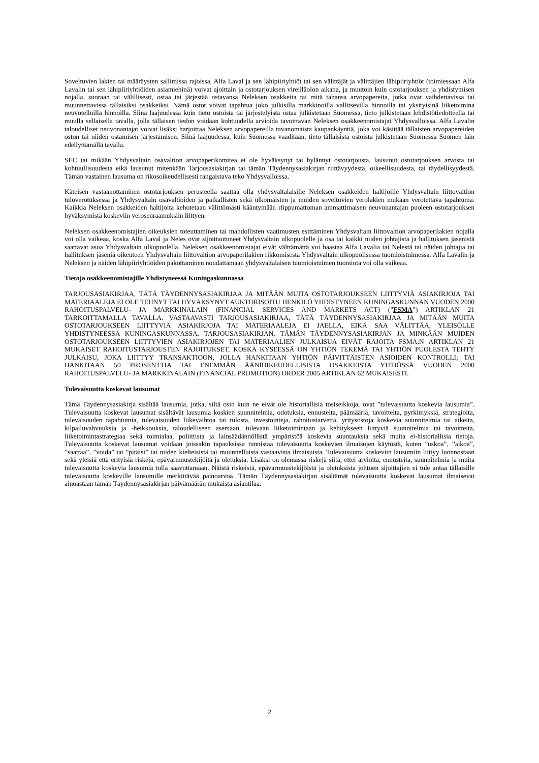Soveltuvien lakien tai määräysten sallimissa rajoissa, Alfa Laval ja sen lähipiiriyhtiöt tai sen välittäjät ja välittäjien lähipiiriyhtiöt (toimiessaan Alfa Lavalin tai sen lähipiiriyhtiöiden asiamiehinä) voivat ajoittain ja ostotarjouksen vireilläolon aikana, ja muutoin kuin ostotarjouksen ja yhdistymisen nojalla, suoraan tai välillisesti, ostaa tai järjestää ostavansa Neleksen osakkeita tai mitä tahansa arvopapereita, jotka ovat vaihdettavissa tai muunnettavissa tällaisiksi osakkeiksi. Nämä ostot voivat tapahtua joko julkisilla markkinoilla vallitsevilla hinnoilla tai yksityisinä liiketoimina neuvotelluilla hinnoilla. Siinä laajuudessa kuin tieto ostoista tai järjestelyistä ostaa julkistetaan Suomessa, tieto julkistetaan lehdistötiedotteella tai muulla sellaisella tavalla, jolla tällaisen tiedon voidaan kohtuudella arvioida tavoittavan Neleksen osakkeenomistajat Yhdysvalloissa. Alfa Lavalin taloudelliset neuvonantajat voivat lisäksi harjoittaa Neleksen arvopapereilla tavanomaista kaupankäyntiä, joka voi käsittää tällaisten arvopapereiden oston tai niiden ostamisen järjestämisen. Siinä laajuudessa, kuin Suomessa vaaditaan, tieto tällaisista ostoista julkistetaan Suomessa Suomen lain edellyttämällä tavalla.
SEC tai mikään Yhdysvaltain osavaltion arvopaperikomitea ei ole hyväksynyt tai hylännyt ostotarjousta, lausunut ostotarjouksen arvosta tai kohtuullisuudesta eikä lausunut mitenkään Tarjousasiakirjan tai tämän Täydennysasiakirjan riittävyydestä, oikeellisuudesta, tai täydellisyydestä. Tämän vastainen lausuma on rikosoikeudellisesti rangaistava teko Yhdysvalloissa.
Käteisen vastaanottaminen ostotarjouksen perusteella saattaa olla yhdysvaltalaisille Neleksen osakkeiden haltijoille Yhdysvaltain liittovaltion tuloverotuksessa ja Yhdysvaltain osavaltioiden ja paikallisten sekä ulkomaisten ja muiden soveltuvien verolakien mukaan verotettava tapahtuma. Kaikkia Neleksen osakkeiden haltijoita kehotetaan välittömästi kääntymään riippumattoman ammattimaisen neuvonantajan puoleen ostotarjouksen hyväksymistä koskeviin veroseuraamuksiin liittyen.
Neleksen osakkeenomistajien oikeuksien toteuttaminen tai mahdollisten vaatimusten esittäminen Yhdysvaltain liittovaltion arvopaperilakien nojalla voi olla vaikeaa, koska Alfa Laval ja Neles ovat sijoittautuneet Yhdysvaltain ulkopuolelle ja osa tai kaikki niiden johtajista ja hallituksen jäsenistä saattavat asua Yhdysvaltain ulkopuolella. Neleksen osakkeenomistajat eivät välttämättä voi haastaa Alfa Lavalia tai Nelestä tai näiden johtajia tai hallituksen jäseniä oikeuteen Yhdysvaltain liittovaltion arvopaperilakien rikkomisesta Yhdysvaltain ulkopuolisessa tuomioistuimessa. Alfa Lavalin ja Neleksen ja näiden lähipiiriyhtiöiden pakottaminen noudattamaan yhdysvaltalaisen tuomioistuimen tuomiota voi olla vaikeaa.
Tietoja osakkeenomistajille Yhdistyneessä Kuningaskunnassa
TARJOUSASIAKIRJAA, TÄTÄ TÄYDENNYSASIAKIRJAA JA MITÄÄN MUITA OSTOTARJOUKSEEN LIITTYVIÄ ASIAKIRJOJA TAI MATERIAALEJA EI OLE TEHNYT TAI HYVÄKSYNYT AUKTORISOITU HENKILÖ YHDISTYNEEN KUNINGASKUNNAN VUODEN 2000 RAHOITUSPALVELU- JA MARKKINALAIN (FINANCIAL SERVICES AND MARKETS ACT) (”FSMA”) ARTIKLAN 21 TARKOITTAMALLA TAVALLA. VASTAAVASTI TARJOUSASIAKIRJAA, TÄTÄ TÄYDENNYSASIAKIRJAA JA MITÄÄN MUITA OSTOTARJOUKSEEN LIITTYVIÄ ASIAKIRJOJA TAI MATERIAALEJA EI JAELLA, EIKÄ SAA VÄLITTÄÄ, YLEISÖLLE YHDISTYNEESSA KUNINGASKUNNASSA. TARJOUSASIAKIRJAN, TÄMÄN TÄYDENNYSASIAKIRJAN JA MINKÄÄN MUIDEN OSTOTARJOUKSEEN LIITTYVIEN ASIAKIRJOJEN TAI MATERIAALIEN JULKAISUA EIVÄT RAJOITA FSMA:N ARTIKLAN 21 MUKAISET RAHOITUSTARJOUSTEN RAJOITUKSET, KOSKA KYSEESSÄ ON YHTIÖN TEKEMÄ TAI YHTIÖN PUOLESTA TEHTY JULKAISU, JOKA LIITTYY TRANSAKTIOON, JOLLA HANKITAAN YHTIÖN PÄIVITTÄISTEN ASIOIDEN KONTROLLI; TAI HANKITAAN 50 PROSENTTIA TAI ENEMMÄN ÄÄNIOIKEUDELLISISTA OSAKKEISTA YHTIÖSSÄ VUODEN 2000 RAHOITUSPALVELU- JA MARKKINALAIN (FINANCIAL PROMOTION) ORDER 2005 ARTIKLAN 62 MUKAISESTI.
Tulevaisuutta koskevat lausumat
Tämä Täydennysasiakirja sisältää lausumia, jotka, siltä osin kuin ne eivät ole historiallisia tosiseikkoja, ovat ”tulevaisuutta koskevia lausumia”. Tulevaisuutta koskevat lausumat sisältävät lausumia koskien suunnitelmia, odotuksia, ennusteita, päämääriä, tavoitteita, pyrkimyksiä, strategioita, tulevaisuuden tapahtumia, tulevaisuuden liikevaihtoa tai tulosta, investointeja, rahoitustarvetta, yritysostoja koskevia suunnitelmia tai aikeita, kilpailuvahvuuksia ja -heikkouksia, taloudelliseen asemaan, tulevaan liiketoimintaan ja kehitykseen liittyviä suunnitelmia tai tavoitteita, liiketoimintastrategiaa sekä toimialaa, poliittista ja lainsäädännöllistä ympäristöä koskevia suuntauksia sekä muita ei-historiallisia tietoja. Tulevaisuutta koskevat lausumat voidaan joissakin tapauksissa tunnistaa tulevaisuutta koskevien ilmaisujen käytöstä, kuten ”uskoa”, ”aikoa”, ”saattaa”, ”voida” tai ”pitäisi” tai niiden kielteisistä tai muunnelluista vastaavista ilmaisuista. Tulevaisuutta koskeviin lausumiin liittyy luonnostaan sekä yleisiä että erityisiä riskejä, epävarmuustekijöitä ja oletuksia. Lisäksi on olemassa riskejä siitä, ettei arvioita, ennusteita, suunnitelmia ja muita tulevaisuutta koskevia lausumia tulla saavuttamaan. Näistä riskeistä, epävarmuustekijöistä ja oletuksista johtuen sijoittajien ei tule antaa tällaisille tulevaisuutta koskeville lausumille merkittävää painoarvoa. Tämän Täydennysasiakirjan sisältämät tulevaisuutta koskevat lausumat ilmaisevat ainoastaan tämän Täydennysasiakirjan päivämäärän mukaista asiantilaa.
2